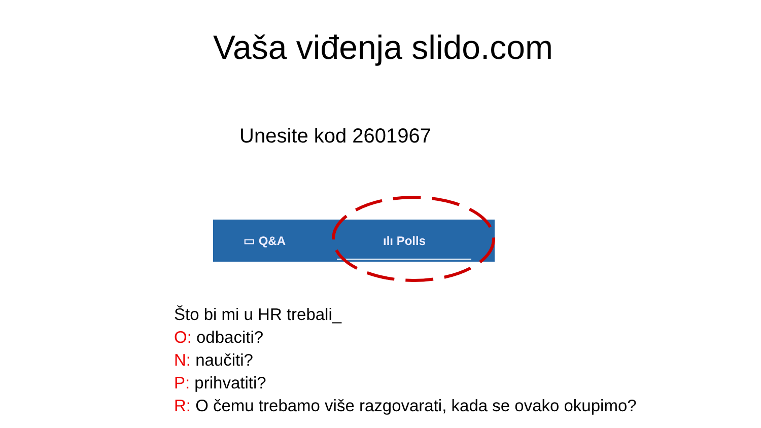Vaša viđenja slido.com
Unesite kod 2601967
▭ Q&A ılı Polls
Što bi mi u HR trebali_
O: odbaciti?
N: naučiti?
P: prihvatiti?
R: O čemu trebamo više razgovarati, kada se ovako okupimo?